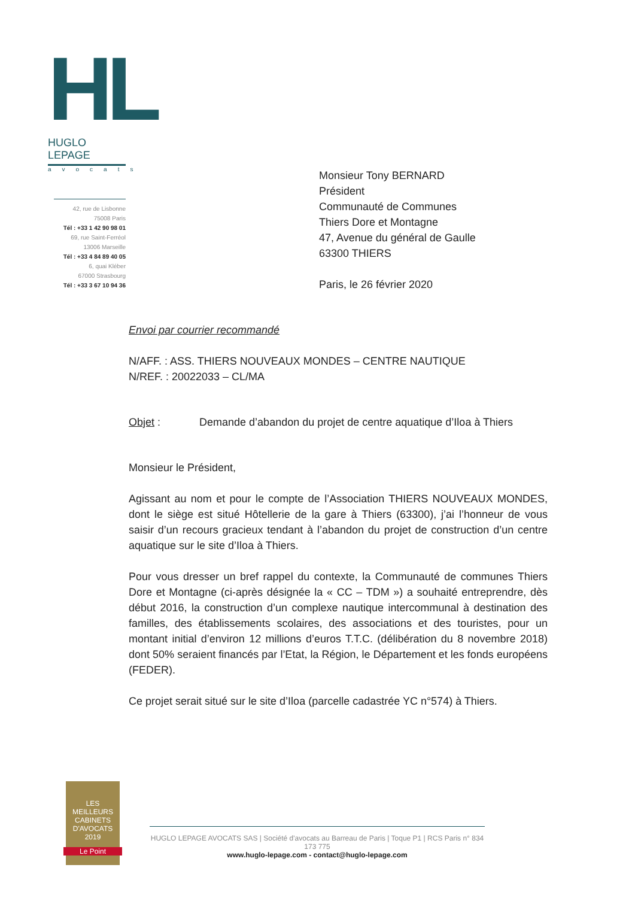HL
HUGLO LEPAGE
avocats
42, rue de Lisbonne
75008 Paris
Tél : +33 1 42 90 98 01
69, rue Saint-Ferréol
13006 Marseille
Tél : +33 4 84 89 40 05
6, quai Kléber
67000 Strasbourg
Tél : +33 3 67 10 94 36
Monsieur Tony BERNARD
Président
Communauté de Communes
Thiers Dore et Montagne
47, Avenue du général de Gaulle
63300 THIERS
Paris, le 26 février 2020
Envoi par courrier recommandé
N/AFF. : ASS. THIERS NOUVEAUX MONDES – CENTRE NAUTIQUE
N/REF. : 20022033 – CL/MA
Objet : Demande d’abandon du projet de centre aquatique d’Iloa à Thiers
Monsieur le Président,
Agissant au nom et pour le compte de l’Association THIERS NOUVEAUX MONDES, dont le siège est situé Hôtellerie de la gare à Thiers (63300), j’ai l’honneur de vous saisir d’un recours gracieux tendant à l’abandon du projet de construction d’un centre aquatique sur le site d’Iloa à Thiers.
Pour vous dresser un bref rappel du contexte, la Communauté de communes Thiers Dore et Montagne (ci-après désignée la « CC – TDM ») a souhaité entreprendre, dès début 2016, la construction d’un complexe nautique intercommunal à destination des familles, des établissements scolaires, des associations et des touristes, pour un montant initial d’environ 12 millions d’euros T.T.C. (délibération du 8 novembre 2018) dont 50% seraient financés par l’Etat, la Région, le Département et les fonds européens (FEDER).
Ce projet serait situé sur le site d’Iloa (parcelle cadastrée YC n°574) à Thiers.
LES MEILLEURS CABINETS D'AVOCATS 2019
Le Point
HUGLO LEPAGE AVOCATS SAS | Société d'avocats au Barreau de Paris | Toque P1 | RCS Paris n° 834 173 775
www.huglo-lepage.com - contact@huglo-lepage.com